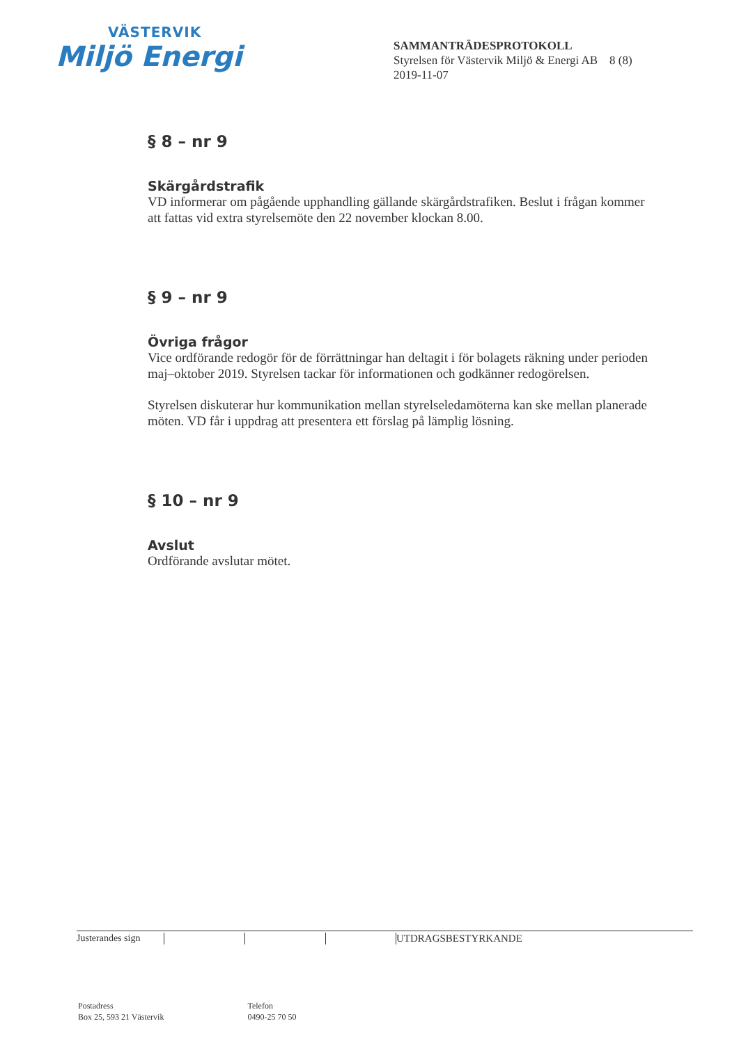VÄSTERVIK
Miljö Energi
SAMMANTRÄDESPROTOKOLL
Styrelsen för Västervik Miljö & Energi AB 8 (8)
2019-11-07
§ 8 – nr 9
Skärgårdstrafik
VD informerar om pågående upphandling gällande skärgårdstrafiken. Beslut i frågan kommer att fattas vid extra styrelsemöte den 22 november klockan 8.00.
§ 9 – nr 9
Övriga frågor
Vice ordförande redogör för de förrättningar han deltagit i för bolagets räkning under perioden maj–oktober 2019. Styrelsen tackar för informationen och godkänner redogörelsen.
Styrelsen diskuterar hur kommunikation mellan styrelseledamöterna kan ske mellan planerade möten. VD får i uppdrag att presentera ett förslag på lämplig lösning.
§ 10 – nr 9
Avslut
Ordförande avslutar mötet.
Justerandes sign UTDRAGSBESTYRKANDE
Postadress
Box 25, 593 21 Västervik
Telefon
0490-25 70 50